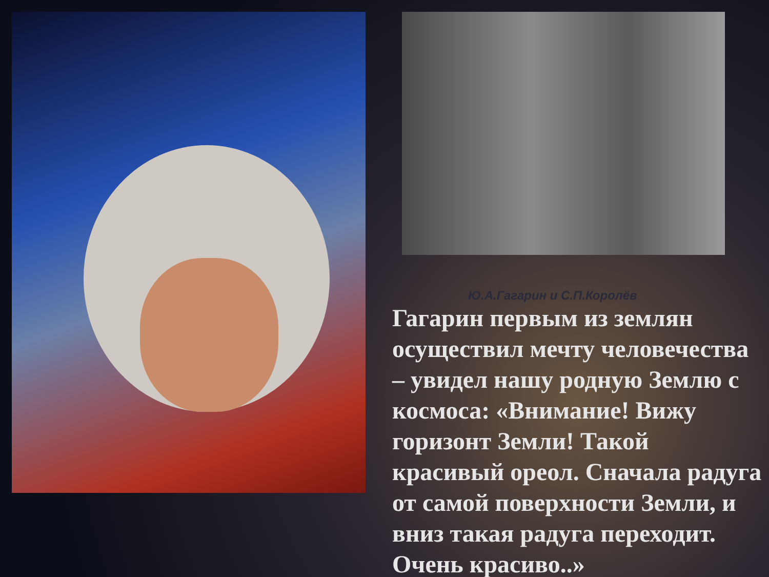Ю.А.Гагарин и С.П.Королёв
Гагарин первым из землян осуществил мечту человечества – увидел нашу родную Землю с космоса: «Внимание! Вижу горизонт Земли! Такой красивый ореол. Сначала радуга от самой поверхности Земли, и вниз такая радуга переходит. Очень красиво..»